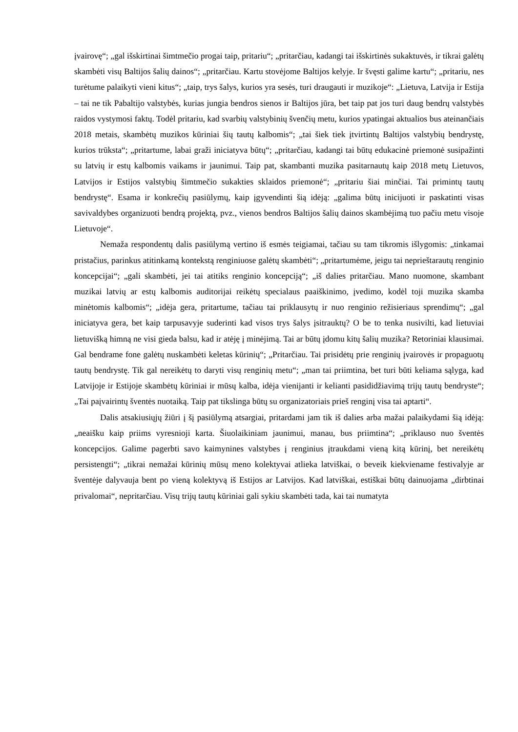įvairovę“; „gal išskirtinai šimtmečio progai taip, pritariu“; „pritarčiau, kadangi tai išskirtinės sukaktuvės, ir tikrai galėtų skambėti visų Baltijos šalių dainos“; „pritarčiau. Kartu stovėjome Baltijos kelyje. Ir švęsti galime kartu“; „pritariu, nes turėtume palaikyti vieni kitus“; „taip, trys šalys, kurios yra sesės, turi draugauti ir muzikoje“: „Lietuva, Latvija ir Estija – tai ne tik Pabaltijo valstybės, kurias jungia bendros sienos ir Baltijos jūra, bet taip pat jos turi daug bendrų valstybės raidos vystymosi faktų. Todėl pritariu, kad svarbių valstybinių švenčių metu, kurios ypatingai aktualios bus ateinančiais 2018 metais, skambėtų muzikos kūriniai šių tautų kalbomis“; „tai šiek tiek įtvirtintų Baltijos valstybių bendrystę, kurios trūksta“; „pritartume, labai graži iniciatyva būtų“; „pritarčiau, kadangi tai būtų edukacinė priemonė susipažinti su latvių ir estų kalbomis vaikams ir jaunimui. Taip pat, skambanti muzika pasitarnautų kaip 2018 metų Lietuvos, Latvijos ir Estijos valstybių šimtmečio sukakties sklaidos priemonė“; „pritariu šiai minčiai. Tai primintų tautų bendrystę“. Esama ir konkrečių pasiūlymų, kaip įgyvendinti šią idėją: „galima būtų inicijuoti ir paskatinti visas savivaldybes organizuoti bendrą projektą, pvz., vienos bendros Baltijos šalių dainos skambėjimą tuo pačiu metu visoje Lietuvoje“.
Nemaža respondentų dalis pasiūlymą vertino iš esmės teigiamai, tačiau su tam tikromis išlygomis: „tinkamai pristačius, parinkus atitinkamą kontekstą renginiuose galėtų skambėti“; „pritartumėme, jeigu tai neprieštarautų renginio koncepcijai“; „gali skambėti, jei tai atitiks renginio koncepciją“; „iš dalies pritarčiau. Mano nuomone, skambant muzikai latvių ar estų kalbomis auditorijai reikėtų specialaus paaiškinimo, įvedimo, kodėl toji muzika skamba minėtomis kalbomis“; „idėja gera, pritartume, tačiau tai priklausytų ir nuo renginio režisieriaus sprendimų“; „gal iniciatyva gera, bet kaip tarpusavyje suderinti kad visos trys šalys įsitrauktų? O be to tenka nusivilti, kad lietuviai lietuvišką himną ne visi gieda balsu, kad ir atėję į minėjimą. Tai ar būtų įdomu kitų šalių muzika? Retoriniai klausimai. Gal bendrame fone galėtų nuskambėti keletas kūrinių“; „Pritarčiau. Tai prisidėtų prie renginių įvairovės ir propaguotų tautų bendrystę. Tik gal nereikėtų to daryti visų renginių metu“; „man tai priimtina, bet turi būti keliama sąlyga, kad Latvijoje ir Estijoje skambėtų kūriniai ir mūsų kalba, idėja vienijanti ir kelianti pasididžiavimą trijų tautų bendryste“; „Tai paįvairintų šventės nuotaiką. Taip pat tikslinga būtų su organizatoriais prieš renginį visa tai aptarti“.
Dalis atsakiusiųjų žiūri į šį pasiūlymą atsargiai, pritardami jam tik iš dalies arba mažai palaikydami šią idėją: „neaišku kaip priims vyresnioji karta. Šiuolaikiniam jaunimui, manau, bus priimtina“; „priklauso nuo šventės koncepcijos. Galime pagerbti savo kaimynines valstybes į renginius įtraukdami vieną kitą kūrinį, bet nereikėtų persistengti“; „tikrai nemažai kūrinių mūsų meno kolektyvai atlieka latviškai, o beveik kiekviename festivalyje ar šventėje dalyvauja bent po vieną kolektyvą iš Estijos ar Latvijos. Kad latviškai, estiškai būtų dainuojama „dirbtinai privalomai“, nepritarčiau. Visų trijų tautų kūriniai gali sykiu skambėti tada, kai tai numatyta